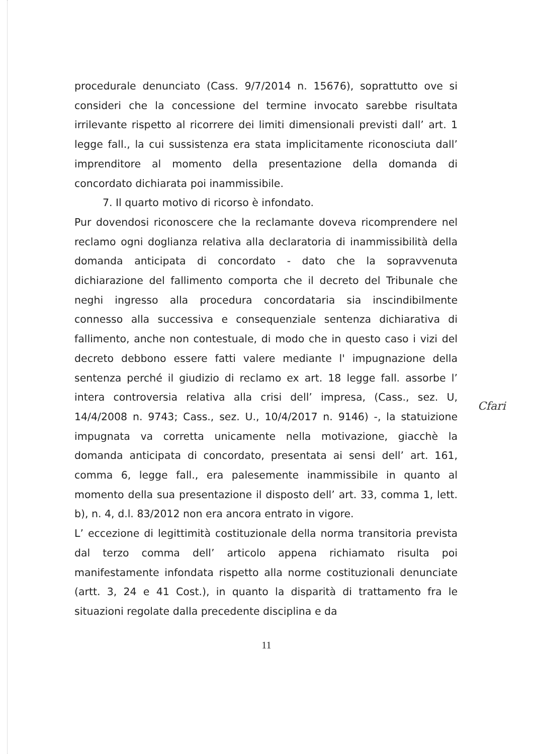procedurale denunciato (Cass. 9/7/2014 n. 15676), soprattutto ove si consideri che la concessione del termine invocato sarebbe risultata irrilevante rispetto al ricorrere dei limiti dimensionali previsti dall’ art. 1 legge fall., la cui sussistenza era stata implicitamente riconosciuta dall’ imprenditore al momento della presentazione della domanda di concordato dichiarata poi inammissibile.
7. Il quarto motivo di ricorso è infondato.
Pur dovendosi riconoscere che la reclamante doveva ricomprendere nel reclamo ogni doglianza relativa alla declaratoria di inammissibilità della domanda anticipata di concordato - dato che la sopravvenuta dichiarazione del fallimento comporta che il decreto del Tribunale che neghi ingresso alla procedura concordataria sia inscindibilmente connesso alla successiva e consequenziale sentenza dichiarativa di fallimento, anche non contestuale, di modo che in questo caso i vizi del decreto debbono essere fatti valere mediante l' impugnazione della sentenza perché il giudizio di reclamo ex art. 18 legge fall. assorbe l’ intera controversia relativa alla crisi dell’ impresa, (Cass., sez. U, 14/4/2008 n. 9743; Cass., sez. U., 10/4/2017 n. 9146) -, la statuizione impugnata va corretta unicamente nella motivazione, giacchè la domanda anticipata di concordato, presentata ai sensi dell’ art. 161, comma 6, legge fall., era palesemente inammissibile in quanto al momento della sua presentazione il disposto dell’ art. 33, comma 1, lett. b), n. 4, d.l. 83/2012 non era ancora entrato in vigore.
L’ eccezione di legittimità costituzionale della norma transitoria prevista dal terzo comma dell’ articolo appena richiamato risulta poi manifestamente infondata rispetto alla norme costituzionali denunciate (artt. 3, 24 e 41 Cost.), in quanto la disparità di trattamento fra le situazioni regolate dalla precedente disciplina e da
Cfari
11